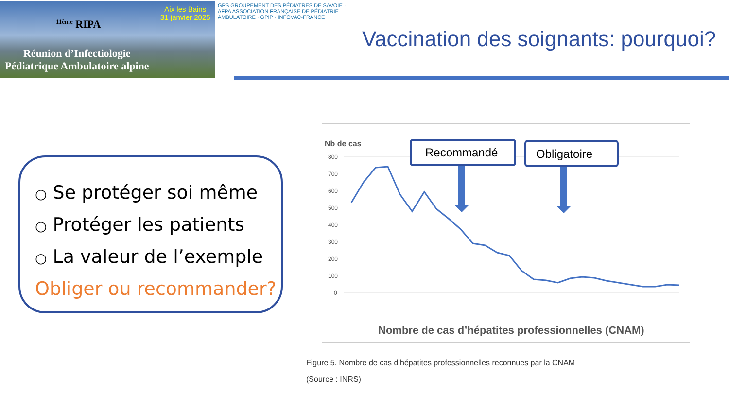Aix les Bains
31 janvier 2025
<sup>11ème</sup> RIPA
Réunion d’Infectiologie
Pédiatrique Ambulatoire alpine
GPS GROUPEMENT DES PÉDIATRES DE SAVOIE · AFPA ASSOCIATION FRANÇAISE DE PÉDIATRIE AMBULATOIRE · GPIP · INFOVAC-FRANCE
Vaccination des soignants: pourquoi?
○ Se protéger soi même
○ Protéger les patients
○ La valeur de l’exemple
Obliger ou recommander?
Nb de cas
800
700
600
500
400
300
200
100
0
Recommandé
Obligatoire
Nombre de cas d’hépatites professionnelles (CNAM)
Figure 5. Nombre de cas d’hépatites professionnelles reconnues par la CNAM
(Source : INRS)